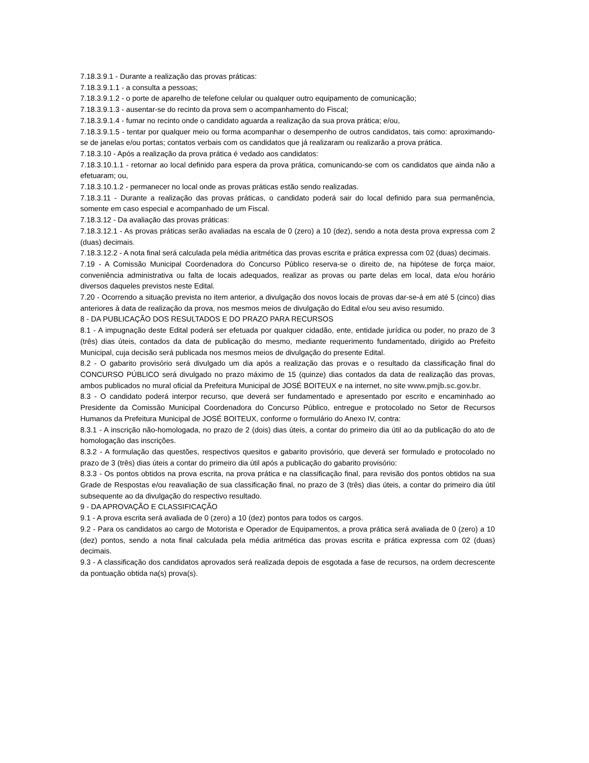7.18.3.9.1 - Durante a realização das provas práticas:
7.18.3.9.1.1 - a consulta a pessoas;
7.18.3.9.1.2 - o porte de aparelho de telefone celular ou qualquer outro equipamento de comunicação;
7.18.3.9.1.3 - ausentar-se do recinto da prova sem o acompanhamento do Fiscal;
7.18.3.9.1.4 - fumar no recinto onde o candidato aguarda a realização da sua prova prática; e/ou,
7.18.3.9.1.5 - tentar por qualquer meio ou forma acompanhar o desempenho de outros candidatos, tais como: aproximando-se de janelas e/ou portas; contatos verbais com os candidatos que já realizaram ou realizarão a prova prática.
7.18.3.10 - Após a realização da prova prática é vedado aos candidatos:
7.18.3.10.1.1 - retornar ao local definido para espera da prova prática, comunicando-se com os candidatos que ainda não a efetuaram; ou,
7.18.3.10.1.2 - permanecer no local onde as provas práticas estão sendo realizadas.
7.18.3.11 - Durante a realização das provas práticas, o candidato poderá sair do local definido para sua permanência, somente em caso especial e acompanhado de um Fiscal.
7.18.3.12 - Da avaliação das provas práticas:
7.18.3.12.1 - As provas práticas serão avaliadas na escala de 0 (zero) a 10 (dez), sendo a nota desta prova expressa com 2 (duas) decimais.
7.18.3.12.2 - A nota final será calculada pela média aritmética das provas escrita e prática expressa com 02 (duas) decimais.
7.19 - A Comissão Municipal Coordenadora do Concurso Público reserva-se o direito de, na hipótese de força maior, conveniência administrativa ou falta de locais adequados, realizar as provas ou parte delas em local, data e/ou horário diversos daqueles previstos neste Edital.
7.20 - Ocorrendo a situação prevista no item anterior, a divulgação dos novos locais de provas dar-se-á em até 5 (cinco) dias anteriores à data de realização da prova, nos mesmos meios de divulgação do Edital e/ou seu aviso resumido.
8 - DA PUBLICAÇÃO DOS RESULTADOS E DO PRAZO PARA RECURSOS
8.1 - A impugnação deste Edital poderá ser efetuada por qualquer cidadão, ente, entidade jurídica ou poder, no prazo de 3 (três) dias úteis, contados da data de publicação do mesmo, mediante requerimento fundamentado, dirigido ao Prefeito Municipal, cuja decisão será publicada nos mesmos meios de divulgação do presente Edital.
8.2 - O gabarito provisório será divulgado um dia após a realização das provas e o resultado da classificação final do CONCURSO PÚBLICO será divulgado no prazo máximo de 15 (quinze) dias contados da data de realização das provas, ambos publicados no mural oficial da Prefeitura Municipal de JOSÉ BOITEUX e na internet, no site www.pmjb.sc.gov.br.
8.3 - O candidato poderá interpor recurso, que deverá ser fundamentado e apresentado por escrito e encaminhado ao Presidente da Comissão Municipal Coordenadora do Concurso Público, entregue e protocolado no Setor de Recursos Humanos da Prefeitura Municipal de JOSÉ BOITEUX, conforme o formulário do Anexo IV, contra:
8.3.1 - A inscrição não-homologada, no prazo de 2 (dois) dias úteis, a contar do primeiro dia útil ao da publicação do ato de homologação das inscrições.
8.3.2 - A formulação das questões, respectivos quesitos e gabarito provisório, que deverá ser formulado e protocolado no prazo de 3 (três) dias úteis a contar do primeiro dia útil após a publicação do gabarito provisório:
8.3.3 - Os pontos obtidos na prova escrita, na prova prática e na classificação final, para revisão dos pontos obtidos na sua Grade de Respostas e/ou reavaliação de sua classificação final, no prazo de 3 (três) dias úteis, a contar do primeiro dia útil subsequente ao da divulgação do respectivo resultado.
9 - DA APROVAÇÃO E CLASSIFICAÇÃO
9.1 - A prova escrita será avaliada de 0 (zero) a 10 (dez) pontos para todos os cargos.
9.2 - Para os candidatos ao cargo de Motorista e Operador de Equipamentos, a prova prática será avaliada de 0 (zero) a 10 (dez) pontos, sendo a nota final calculada pela média aritmética das provas escrita e prática expressa com 02 (duas) decimais.
9.3 - A classificação dos candidatos aprovados será realizada depois de esgotada a fase de recursos, na ordem decrescente da pontuação obtida na(s) prova(s).